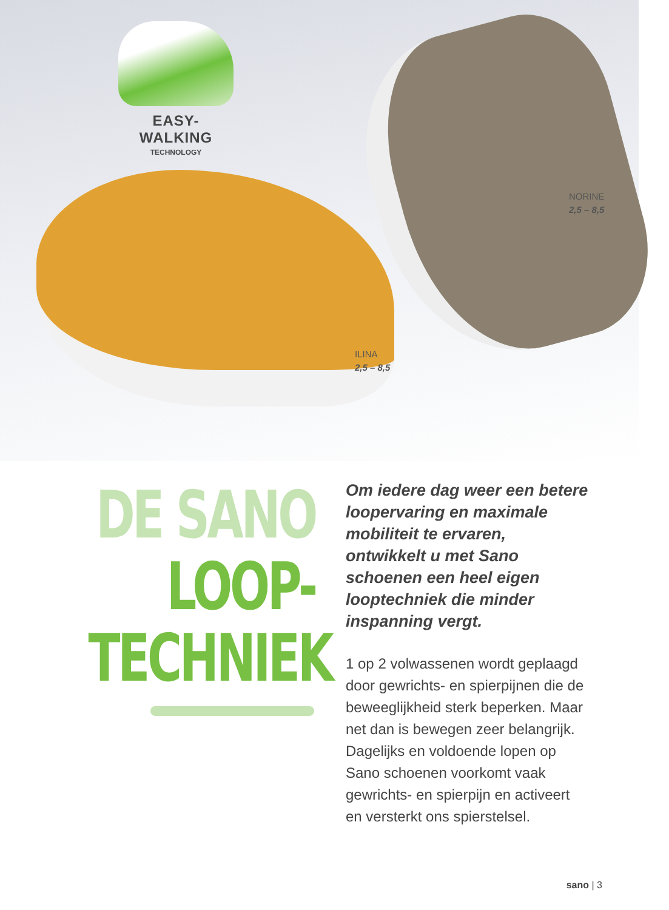EASY-WALKING
TECHNOLOGY
NORINE
2,5 – 8,5
ILINA
2,5 – 8,5
DE SANO
LOOP-
TECHNIEK
Om iedere dag weer een betere loopervaring en maximale mobiliteit te ervaren, ontwikkelt u met Sano schoenen een heel eigen looptechniek die minder inspanning vergt.
1 op 2 volwassenen wordt geplaagd door gewrichts- en spierpijnen die de beweeglijkheid sterk beperken. Maar net dan is bewegen zeer belangrijk. Dagelijks en voldoende lopen op Sano schoenen voorkomt vaak gewrichts- en spierpijn en activeert en versterkt ons spierstelsel.
sano | 3